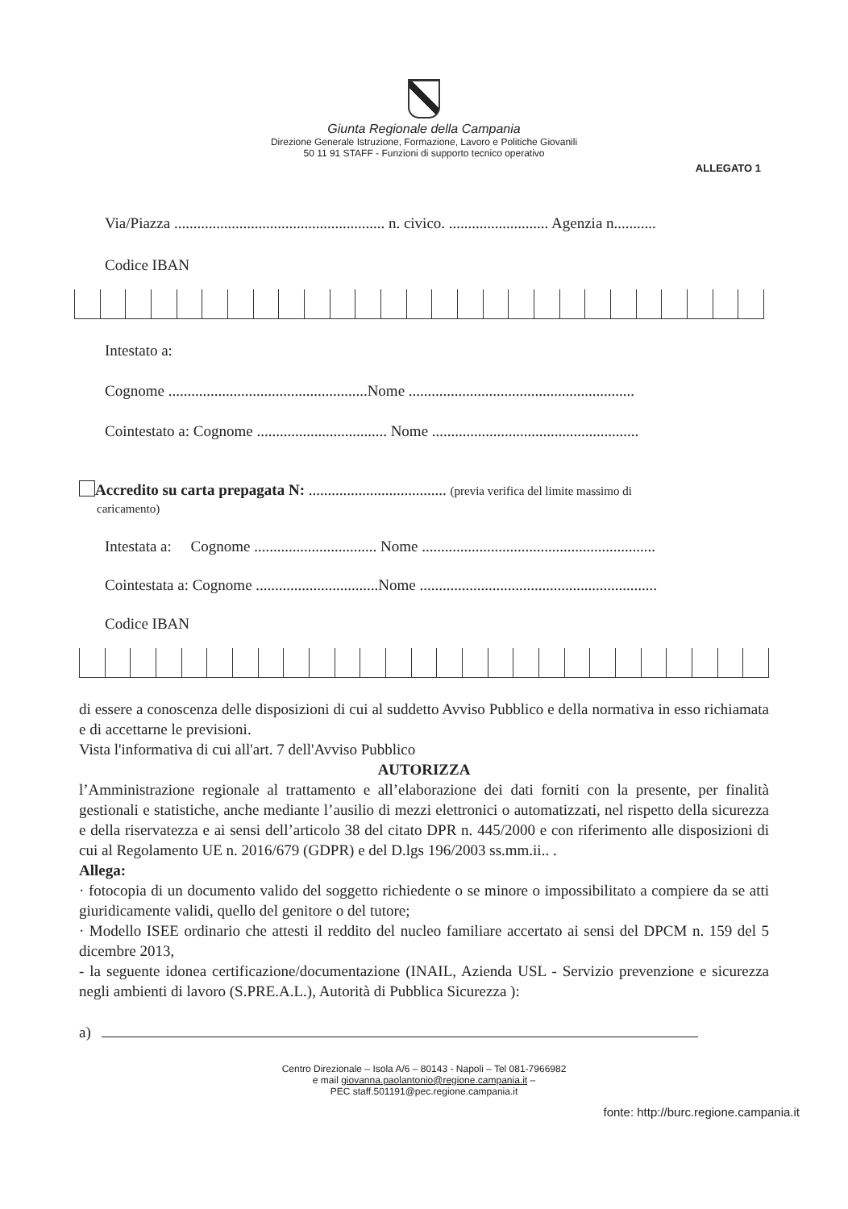Giunta Regionale della Campania
Direzione Generale Istruzione, Formazione, Lavoro e Politiche Giovanili
50 11 91 STAFF - Funzioni di supporto tecnico operativo
ALLEGATO 1
Via/Piazza ....................................................... n. civico. .......................... Agenzia n...........
Codice IBAN
Intestato a:
Cognome ....................................................Nome ...........................................................
Cointestato a: Cognome .................................. Nome ......................................................
Accredito su carta prepagata N: .................................... (previa verifica del limite massimo di
caricamento)
Intestata a: Cognome ................................ Nome .............................................................
Cointestata a: Cognome ................................Nome ..............................................................
Codice IBAN
di essere a conoscenza delle disposizioni di cui al suddetto Avviso Pubblico e della normativa in esso richiamata e di accettarne le previsioni.
Vista l'informativa di cui all'art. 7 dell'Avviso Pubblico
AUTORIZZA
l’Amministrazione regionale al trattamento e all’elaborazione dei dati forniti con la presente, per finalità gestionali e statistiche, anche mediante l’ausilio di mezzi elettronici o automatizzati, nel rispetto della sicurezza e della riservatezza e ai sensi dell’articolo 38 del citato DPR n. 445/2000 e con riferimento alle disposizioni di cui al Regolamento UE n. 2016/679 (GDPR) e del D.lgs 196/2003 ss.mm.ii.. .
Allega:
· fotocopia di un documento valido del soggetto richiedente o se minore o impossibilitato a compiere da se atti giuridicamente validi, quello del genitore o del tutore;
· Modello ISEE ordinario che attesti il reddito del nucleo familiare accertato ai sensi del DPCM n. 159 del 5 dicembre 2013,
- la seguente idonea certificazione/documentazione (INAIL, Azienda USL - Servizio prevenzione e sicurezza negli ambienti di lavoro (S.PRE.A.L.), Autorità di Pubblica Sicurezza ):
a)
Centro Direzionale – Isola A/6 – 80143 - Napoli – Tel 081-7966982
e mail giovanna.paolantonio@regione.campania.it –
PEC staff.501191@pec.regione.campania.it
fonte: http://burc.regione.campania.it